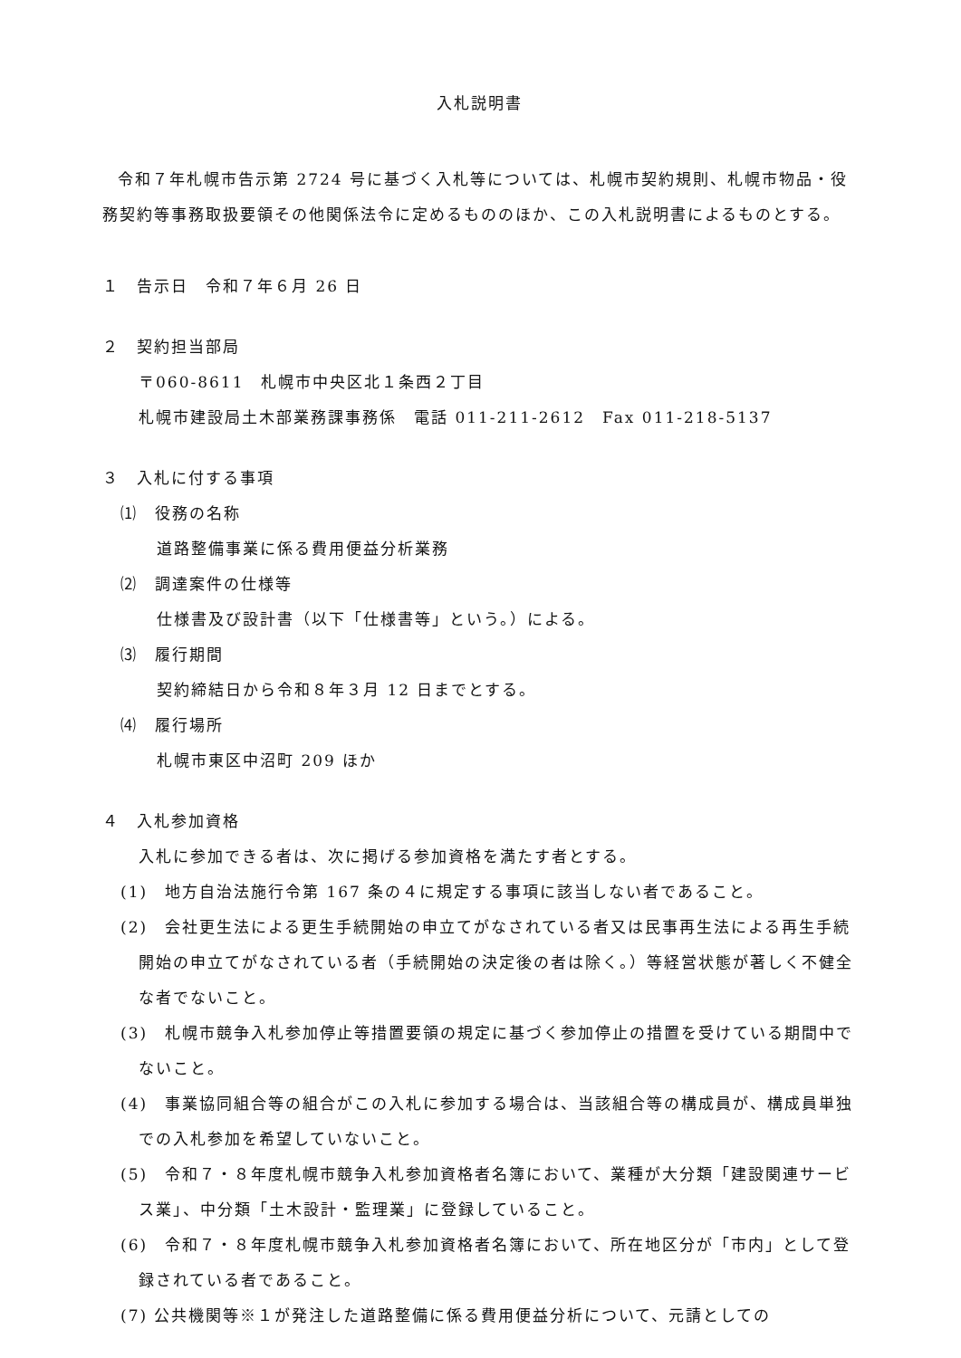入札説明書
令和７年札幌市告示第 2724 号に基づく入札等については、札幌市契約規則、札幌市物品・役務契約等事務取扱要領その他関係法令に定めるもののほか、この入札説明書によるものとする。
１　告示日　令和７年６月 26 日
２　契約担当部局
〒060-8611　札幌市中央区北１条西２丁目
札幌市建設局土木部業務課事務係　電話 011-211-2612　Fax 011-218-5137
３　入札に付する事項
⑴　役務の名称
道路整備事業に係る費用便益分析業務
⑵　調達案件の仕様等
仕様書及び設計書（以下「仕様書等」という。）による。
⑶　履行期間
契約締結日から令和８年３月 12 日までとする。
⑷　履行場所
札幌市東区中沼町 209 ほか
４　入札参加資格
入札に参加できる者は、次に掲げる参加資格を満たす者とする。
(1)　地方自治法施行令第 167 条の４に規定する事項に該当しない者であること。
(2)　会社更生法による更生手続開始の申立てがなされている者又は民事再生法による再生手続開始の申立てがなされている者（手続開始の決定後の者は除く。）等経営状態が著しく不健全な者でないこと。
(3)　札幌市競争入札参加停止等措置要領の規定に基づく参加停止の措置を受けている期間中でないこと。
(4)　事業協同組合等の組合がこの入札に参加する場合は、当該組合等の構成員が、構成員単独での入札参加を希望していないこと。
(5)　令和７・８年度札幌市競争入札参加資格者名簿において、業種が大分類「建設関連サービス業」、中分類「土木設計・監理業」に登録していること。
(6)　令和７・８年度札幌市競争入札参加資格者名簿において、所在地区分が「市内」として登録されている者であること。
(7) 公共機関等※１が発注した道路整備に係る費用便益分析について、元請としての